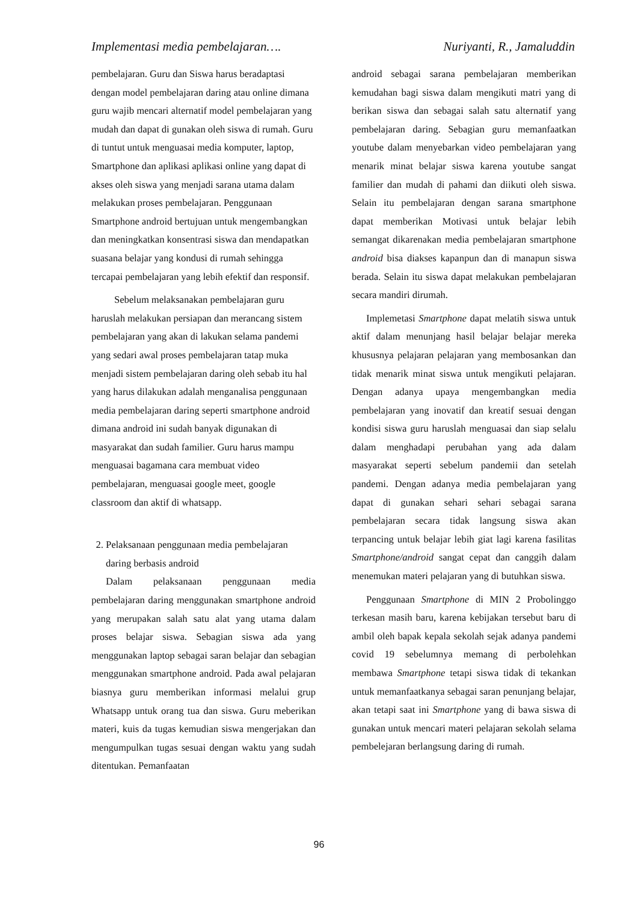Implementasi media pembelajaran…. Nuriyanti, R., Jamaluddin
pembelajaran. Guru dan Siswa harus beradaptasi dengan model pembelajaran daring atau online dimana guru wajib mencari alternatif model pembelajaran yang mudah dan dapat di gunakan oleh siswa di rumah. Guru di tuntut untuk menguasai media komputer, laptop, Smartphone dan aplikasi aplikasi online yang dapat di akses oleh siswa yang menjadi sarana utama dalam melakukan proses pembelajaran. Penggunaan Smartphone android bertujuan untuk mengembangkan dan meningkatkan konsentrasi siswa dan mendapatkan suasana belajar yang kondusi di rumah sehingga tercapai pembelajaran yang lebih efektif dan responsif.
Sebelum melaksanakan pembelajaran guru haruslah melakukan persiapan dan merancang sistem pembelajaran yang akan di lakukan selama pandemi yang sedari awal proses pembelajaran tatap muka menjadi sistem pembelajaran daring oleh sebab itu hal yang harus dilakukan adalah menganalisa penggunaan media pembelajaran daring seperti smartphone android dimana android ini sudah banyak digunakan di masyarakat dan sudah familier. Guru harus mampu menguasai bagamana cara membuat video pembelajaran, menguasai google meet, google classroom dan aktif di whatsapp.
2. Pelaksanaan penggunaan media pembelajaran daring berbasis android
Dalam pelaksanaan penggunaan media pembelajaran daring menggunakan smartphone android yang merupakan salah satu alat yang utama dalam proses belajar siswa. Sebagian siswa ada yang menggunakan laptop sebagai saran belajar dan sebagian menggunakan smartphone android. Pada awal pelajaran biasnya guru memberikan informasi melalui grup Whatsapp untuk orang tua dan siswa. Guru meberikan materi, kuis da tugas kemudian siswa mengerjakan dan mengumpulkan tugas sesuai dengan waktu yang sudah ditentukan. Pemanfaatan
android sebagai sarana pembelajaran memberikan kemudahan bagi siswa dalam mengikuti matri yang di berikan siswa dan sebagai salah satu alternatif yang pembelajaran daring. Sebagian guru memanfaatkan youtube dalam menyebarkan video pembelajaran yang menarik minat belajar siswa karena youtube sangat familier dan mudah di pahami dan diikuti oleh siswa. Selain itu pembelajaran dengan sarana smartphone dapat memberikan Motivasi untuk belajar lebih semangat dikarenakan media pembelajaran smartphone android bisa diakses kapanpun dan di manapun siswa berada. Selain itu siswa dapat melakukan pembelajaran secara mandiri dirumah.
Implemetasi Smartphone dapat melatih siswa untuk aktif dalam menunjang hasil belajar belajar mereka khususnya pelajaran pelajaran yang membosankan dan tidak menarik minat siswa untuk mengikuti pelajaran. Dengan adanya upaya mengembangkan media pembelajaran yang inovatif dan kreatif sesuai dengan kondisi siswa guru haruslah menguasai dan siap selalu dalam menghadapi perubahan yang ada dalam masyarakat seperti sebelum pandemii dan setelah pandemi. Dengan adanya media pembelajaran yang dapat di gunakan sehari sehari sebagai sarana pembelajaran secara tidak langsung siswa akan terpancing untuk belajar lebih giat lagi karena fasilitas Smartphone/android sangat cepat dan canggih dalam menemukan materi pelajaran yang di butuhkan siswa.
Penggunaan Smartphone di MIN 2 Probolinggo terkesan masih baru, karena kebijakan tersebut baru di ambil oleh bapak kepala sekolah sejak adanya pandemi covid 19 sebelumnya memang di perbolehkan membawa Smartphone tetapi siswa tidak di tekankan untuk memanfaatkanya sebagai saran penunjang belajar, akan tetapi saat ini Smartphone yang di bawa siswa di gunakan untuk mencari materi pelajaran sekolah selama pembelejaran berlangsung daring di rumah.
96